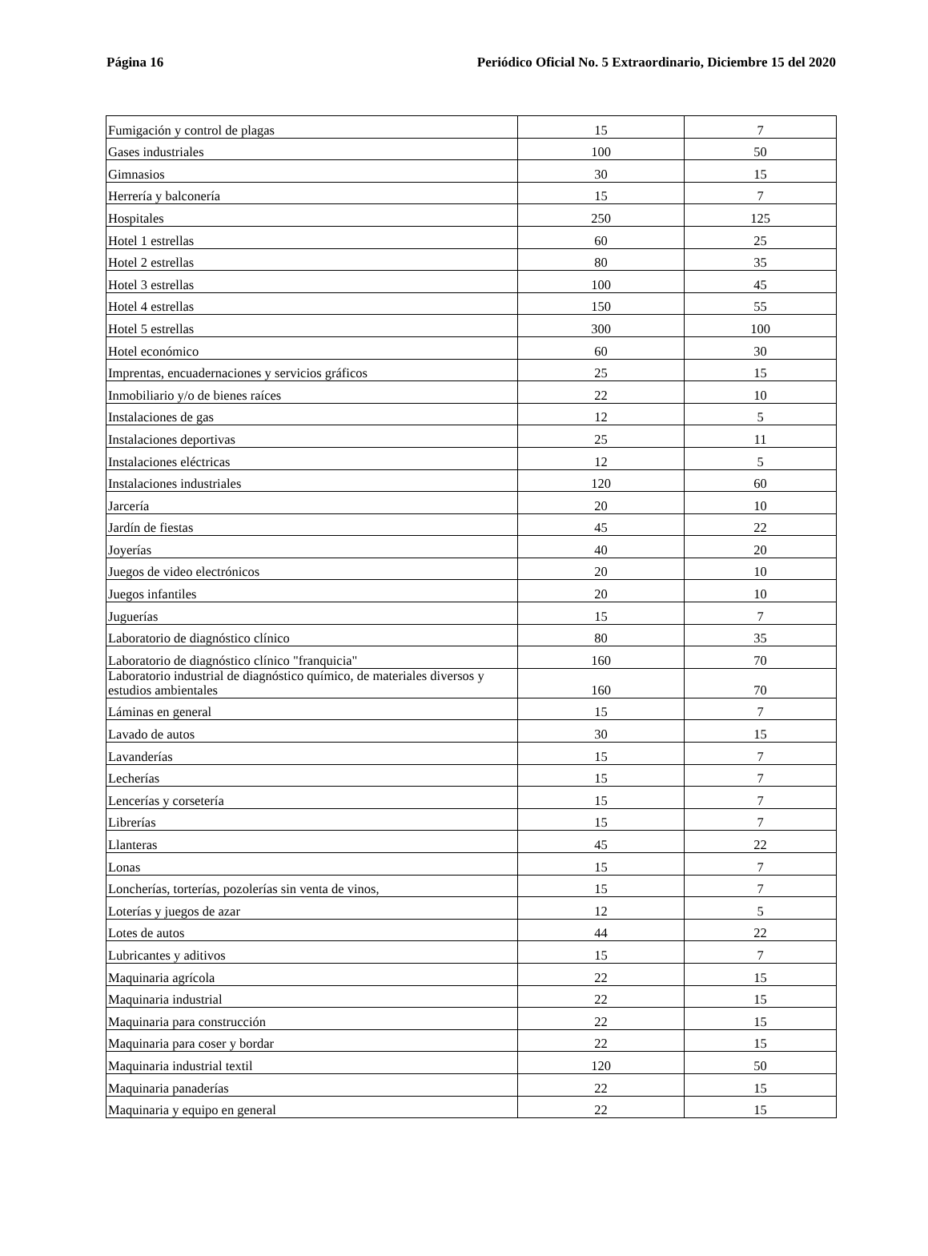Página 16 Periódico Oficial No. 5 Extraordinario, Diciembre 15 del 2020
| Fumigación y control de plagas | 15 | 7 |
| Gases industriales | 100 | 50 |
| Gimnasios | 30 | 15 |
| Herrería y balconería | 15 | 7 |
| Hospitales | 250 | 125 |
| Hotel 1 estrellas | 60 | 25 |
| Hotel 2 estrellas | 80 | 35 |
| Hotel 3 estrellas | 100 | 45 |
| Hotel 4 estrellas | 150 | 55 |
| Hotel 5 estrellas | 300 | 100 |
| Hotel económico | 60 | 30 |
| Imprentas, encuadernaciones y servicios gráficos | 25 | 15 |
| Inmobiliario y/o de bienes raíces | 22 | 10 |
| Instalaciones de gas | 12 | 5 |
| Instalaciones deportivas | 25 | 11 |
| Instalaciones eléctricas | 12 | 5 |
| Instalaciones industriales | 120 | 60 |
| Jarcería | 20 | 10 |
| Jardín de fiestas | 45 | 22 |
| Joyerías | 40 | 20 |
| Juegos de video electrónicos | 20 | 10 |
| Juegos infantiles | 20 | 10 |
| Juguerías | 15 | 7 |
| Laboratorio de diagnóstico clínico | 80 | 35 |
| Laboratorio de diagnóstico clínico "franquicia" | 160 | 70 |
| Laboratorio industrial de diagnóstico químico, de materiales diversos y estudios ambientales | 160 | 70 |
| Láminas en general | 15 | 7 |
| Lavado de autos | 30 | 15 |
| Lavanderías | 15 | 7 |
| Lecherías | 15 | 7 |
| Lencerías y corsetería | 15 | 7 |
| Librerías | 15 | 7 |
| Llanteras | 45 | 22 |
| Lonas | 15 | 7 |
| Loncherías, torterías, pozolerías sin venta de vinos, | 15 | 7 |
| Loterías y juegos de azar | 12 | 5 |
| Lotes de autos | 44 | 22 |
| Lubricantes y aditivos | 15 | 7 |
| Maquinaria agrícola | 22 | 15 |
| Maquinaria industrial | 22 | 15 |
| Maquinaria para construcción | 22 | 15 |
| Maquinaria para coser y bordar | 22 | 15 |
| Maquinaria industrial textil | 120 | 50 |
| Maquinaria panaderías | 22 | 15 |
| Maquinaria y equipo en general | 22 | 15 |